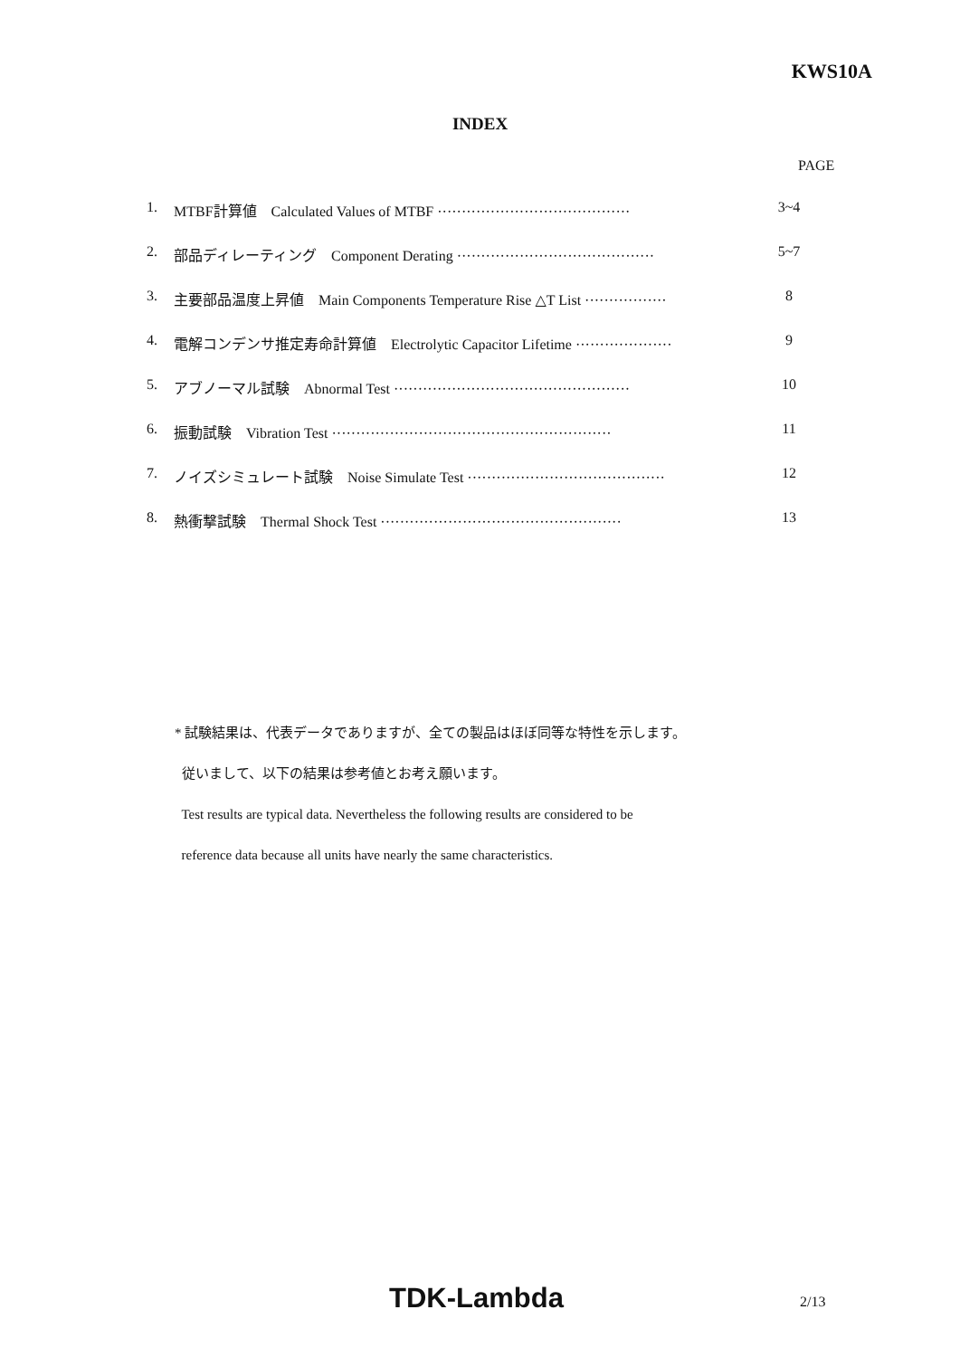KWS10A
INDEX
PAGE
1. MTBF計算値　Calculated Values of MTBF ········································ 3~4
2. 部品ディレーティング　Component Derating ········································· 5~7
3. 主要部品温度上昇値　Main Components Temperature Rise △T List ················· 8
4. 電解コンデンサ推定寿命計算値　Electrolytic Capacitor Lifetime ···················· 9
5. アブノーマル試験　Abnormal Test ················································· 10
6. 振動試験　Vibration Test ·························································· 11
7. ノイズシミュレート試験　Noise Simulate Test ········································· 12
8. 熱衝撃試験　Thermal Shock Test ·················································· 13
* 試験結果は、代表データでありますが、全ての製品はほぼ同等な特性を示します。
従いまして、以下の結果は参考値とお考え願います。
Test results are typical data. Nevertheless the following results are considered to be
reference data because all units have nearly the same characteristics.
TDK-Lambda 2/13